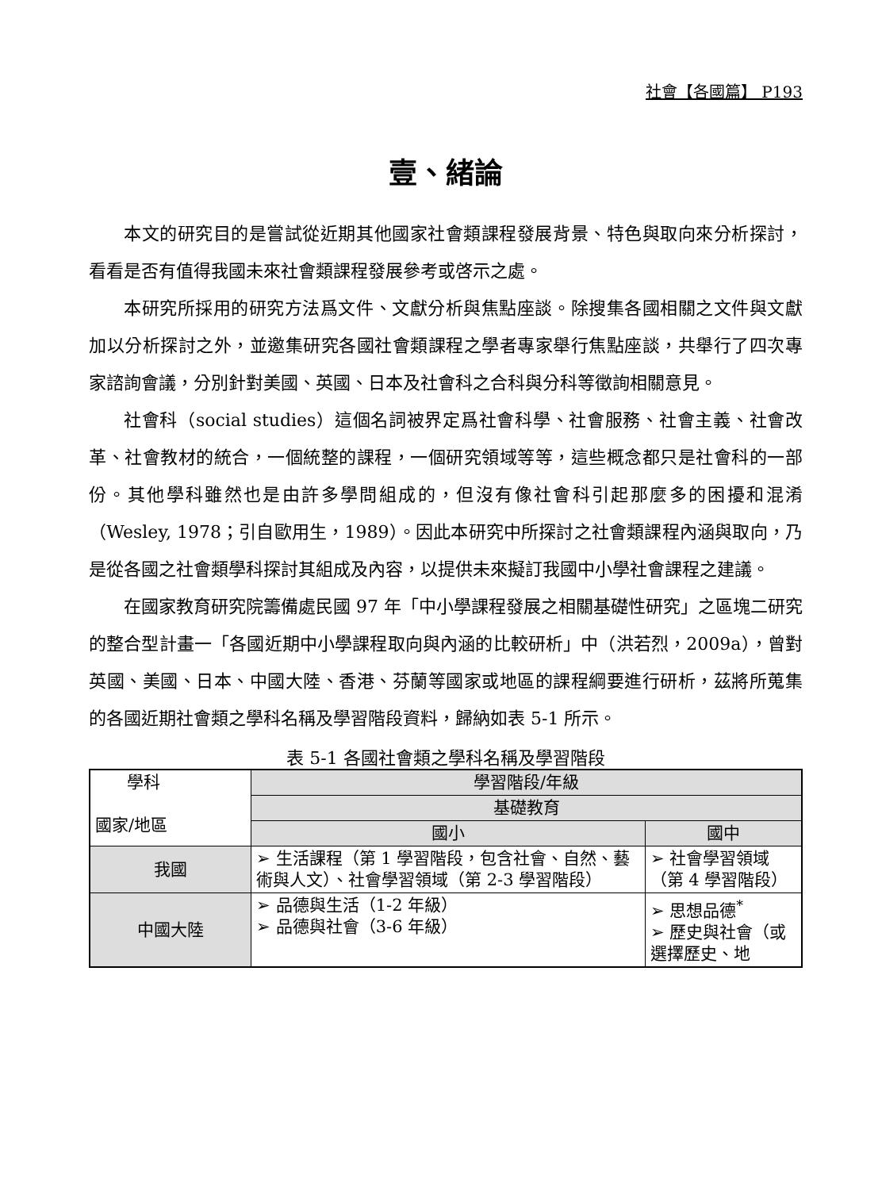社會【各國篇】 P193
壹、緒論
本文的研究目的是嘗試從近期其他國家社會類課程發展背景、特色與取向來分析探討，看看是否有值得我國未來社會類課程發展參考或啓示之處。
本研究所採用的研究方法爲文件、文獻分析與焦點座談。除搜集各國相關之文件與文獻加以分析探討之外，並邀集研究各國社會類課程之學者專家舉行焦點座談，共舉行了四次專家諮詢會議，分別針對美國、英國、日本及社會科之合科與分科等徵詢相關意見。
社會科（social studies）這個名詞被界定爲社會科學、社會服務、社會主義、社會改革、社會教材的統合，一個統整的課程，一個研究領域等等，這些概念都只是社會科的一部份。其他學科雖然也是由許多學問組成的，但沒有像社會科引起那麼多的困擾和混淆（Wesley, 1978；引自歐用生，1989）。因此本研究中所探討之社會類課程內涵與取向，乃是從各國之社會類學科探討其組成及內容，以提供未來擬訂我國中小學社會課程之建議。
在國家教育研究院籌備處民國 97 年「中小學課程發展之相關基礎性研究」之區塊二研究的整合型計畫一「各國近期中小學課程取向與內涵的比較研析」中（洪若烈，2009a），曾對英國、美國、日本、中國大陸、香港、芬蘭等國家或地區的課程綱要進行研析，茲將所蒐集的各國近期社會類之學科名稱及學習階段資料，歸納如表 5-1 所示。
表 5-1 各國社會類之學科名稱及學習階段
| 學科 國家/地區 | 學習階段/年級 | |
| --- | --- | --- |
| | 基礎教育 | |
| | 國小 | 國中 |
| 我國 | ➢ 生活課程（第 1 學習階段，包含社會、自然、藝術與人文）、社會學習領域（第 2-3 學習階段） | ➢ 社會學習領域（第 4 學習階段） |
| 中國大陸 | ➢ 品德與生活（1-2 年級） ➢ 品德與社會（3-6 年級） | ➢ 思想品德<sup>*</sup> ➢ 歷史與社會（或選擇歷史、地 |